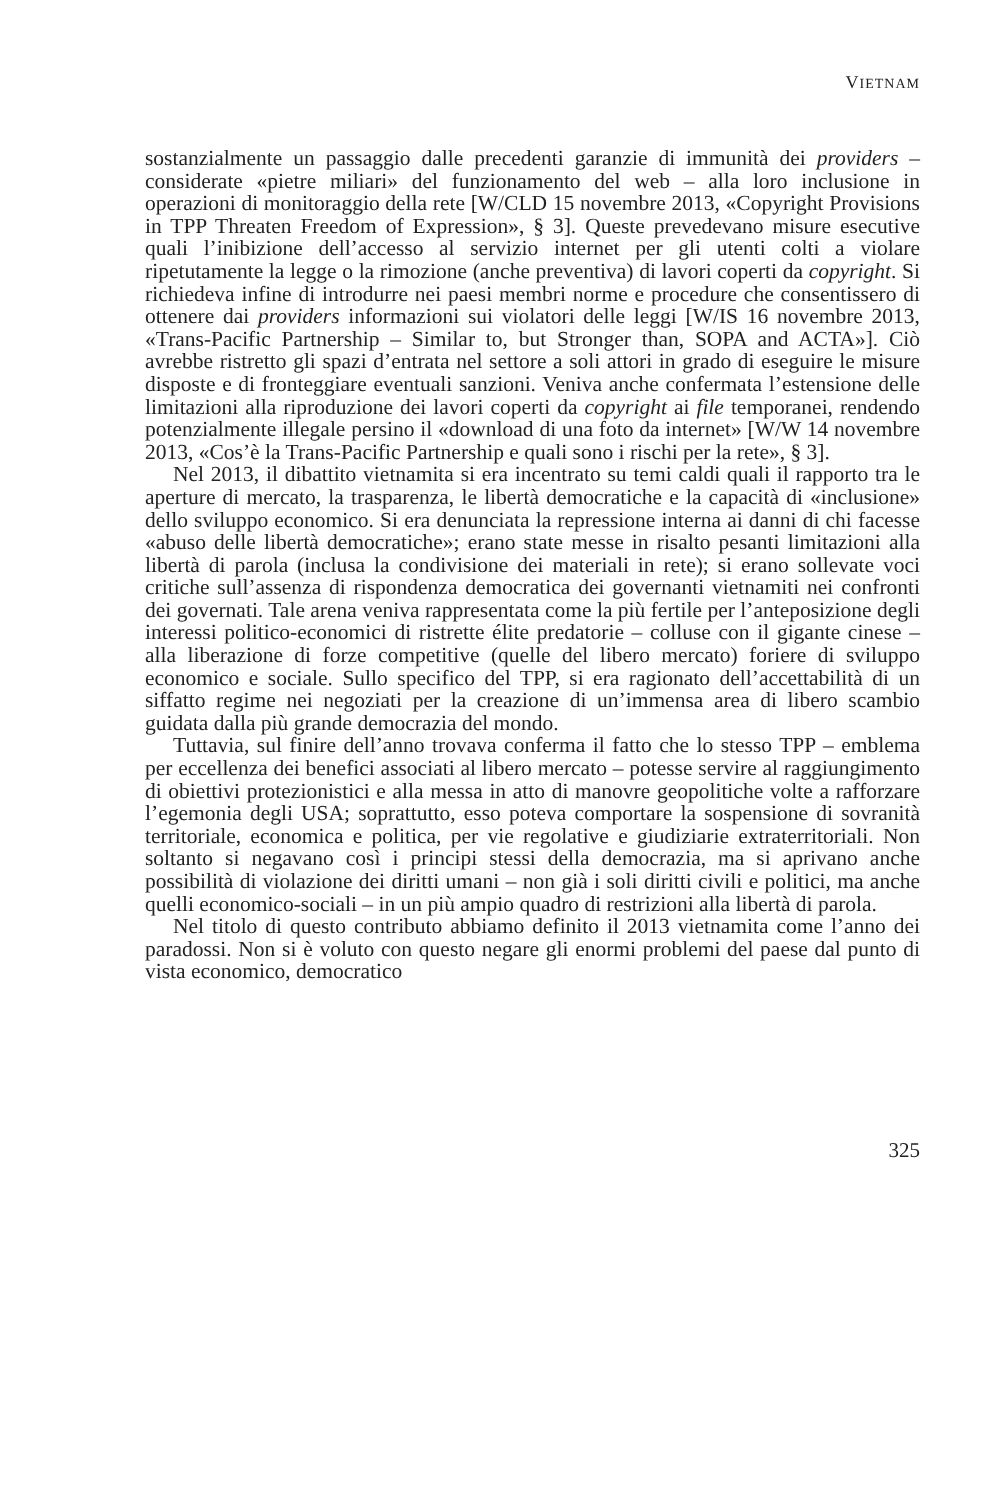VIETNAM
sostanzialmente un passaggio dalle precedenti garanzie di immunità dei providers – considerate «pietre miliari» del funzionamento del web – alla loro inclusione in operazioni di monitoraggio della rete [W/CLD 15 novembre 2013, «Copyright Provisions in TPP Threaten Freedom of Expression», § 3]. Queste prevedevano misure esecutive quali l’inibizione dell’accesso al servizio internet per gli utenti colti a violare ripetutamente la legge o la rimozione (anche preventiva) di lavori coperti da copyright. Si richiedeva infine di introdurre nei paesi membri norme e procedure che consentissero di ottenere dai providers informazioni sui violatori delle leggi [W/IS 16 novembre 2013, «Trans-Pacific Partnership – Similar to, but Stronger than, SOPA and ACTA»]. Ciò avrebbe ristretto gli spazi d’entrata nel settore a soli attori in grado di eseguire le misure disposte e di fronteggiare eventuali sanzioni. Veniva anche confermata l’estensione delle limitazioni alla riproduzione dei lavori coperti da copyright ai file temporanei, rendendo potenzialmente illegale persino il «download di una foto da internet» [W/W 14 novembre 2013, «Cos’è la Trans-Pacific Partnership e quali sono i rischi per la rete», § 3].
Nel 2013, il dibattito vietnamita si era incentrato su temi caldi quali il rapporto tra le aperture di mercato, la trasparenza, le libertà democratiche e la capacità di «inclusione» dello sviluppo economico. Si era denunciata la repressione interna ai danni di chi facesse «abuso delle libertà democratiche»; erano state messe in risalto pesanti limitazioni alla libertà di parola (inclusa la condivisione dei materiali in rete); si erano sollevate voci critiche sull’assenza di rispondenza democratica dei governanti vietnamiti nei confronti dei governati. Tale arena veniva rappresentata come la più fertile per l’anteposizione degli interessi politico-economici di ristrette élite predatorie – colluse con il gigante cinese – alla liberazione di forze competitive (quelle del libero mercato) foriere di sviluppo economico e sociale. Sullo specifico del TPP, si era ragionato dell’accettabilità di un siffatto regime nei negoziati per la creazione di un’immensa area di libero scambio guidata dalla più grande democrazia del mondo.
Tuttavia, sul finire dell’anno trovava conferma il fatto che lo stesso TPP – emblema per eccellenza dei benefici associati al libero mercato – potesse servire al raggiungimento di obiettivi protezionistici e alla messa in atto di manovre geopolitiche volte a rafforzare l’egemonia degli USA; soprattutto, esso poteva comportare la sospensione di sovranità territoriale, economica e politica, per vie regolative e giudiziarie extraterritoriali. Non soltanto si negavano così i principi stessi della democrazia, ma si aprivano anche possibilità di violazione dei diritti umani – non già i soli diritti civili e politici, ma anche quelli economico-sociali – in un più ampio quadro di restrizioni alla libertà di parola.
Nel titolo di questo contributo abbiamo definito il 2013 vietnamita come l’anno dei paradossi. Non si è voluto con questo negare gli enormi problemi del paese dal punto di vista economico, democratico
325